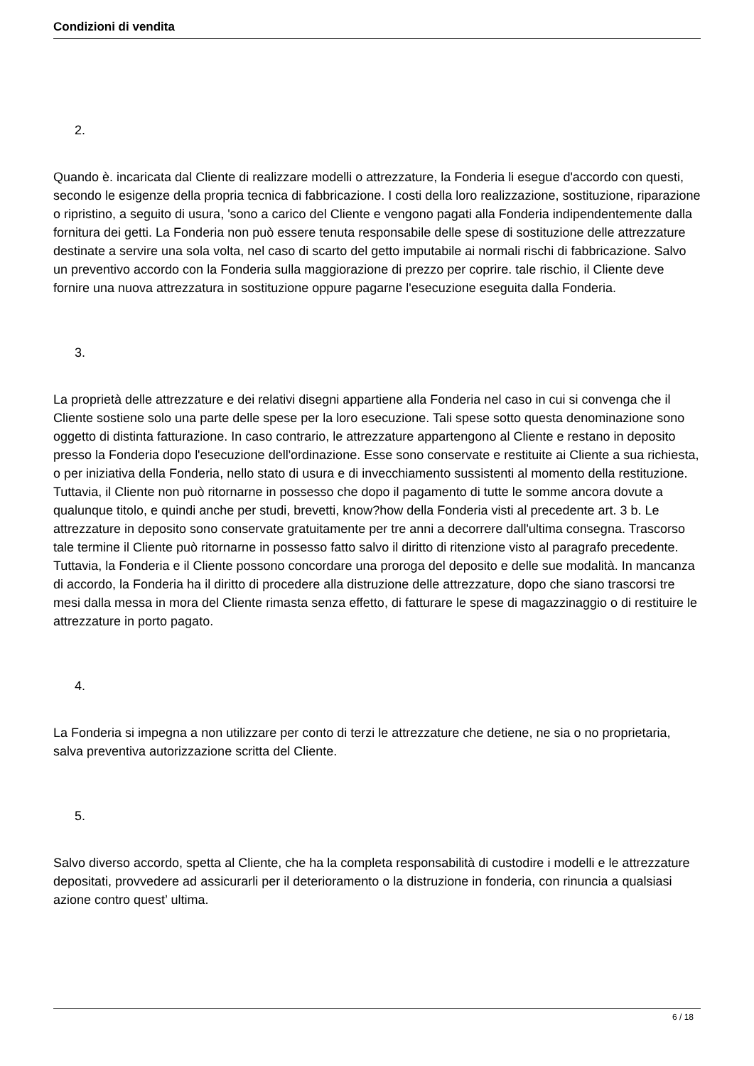Condizioni di vendita
2.
Quando è. incaricata dal Cliente di realizzare modelli o attrezzature, la Fonderia li esegue d'accordo con questi, secondo le esigenze della propria tecnica di fabbricazione. I costi della loro realizzazione, sostituzione, riparazione o ripristino, a seguito di usura, 'sono a carico del Cliente e vengono pagati alla Fonderia indipendentemente dalla fornitura dei getti. La Fonderia non può essere tenuta responsabile delle spese di sostituzione delle attrezzature destinate a servire una sola volta, nel caso di scarto del getto imputabile ai normali rischi di fabbricazione. Salvo un preventivo accordo con la Fonderia sulla maggiorazione di prezzo per coprire. tale rischio, il Cliente deve fornire una nuova attrezzatura in sostituzione oppure pagarne l'esecuzione eseguita dalla Fonderia.
3.
La proprietà delle attrezzature e dei relativi disegni appartiene alla Fonderia nel caso in cui si convenga che il Cliente sostiene solo una parte delle spese per la loro esecuzione. Tali spese sotto questa denominazione sono oggetto di distinta fatturazione. In caso contrario, le attrezzature appartengono al Cliente e restano in deposito presso la Fonderia dopo l'esecuzione dell'ordinazione. Esse sono conservate e restituite ai Cliente a sua richiesta, o per iniziativa della Fonderia, nello stato di usura e di invecchiamento sussistenti al momento della restituzione. Tuttavia, il Cliente non può ritornarne in possesso che dopo il pagamento di tutte le somme ancora dovute a qualunque titolo, e quindi anche per studi, brevetti, know?how della Fonderia visti al precedente art. 3 b. Le attrezzature in deposito sono conservate gratuitamente per tre anni a decorrere dall'ultima consegna. Trascorso tale termine il Cliente può ritornarne in possesso fatto salvo il diritto di ritenzione visto al paragrafo precedente. Tuttavia, la Fonderia e il Cliente possono concordare una proroga del deposito e delle sue modalità. In mancanza di accordo, la Fonderia ha il diritto di procedere alla distruzione delle attrezzature, dopo che siano trascorsi tre mesi dalla messa in mora del Cliente rimasta senza effetto, di fatturare le spese di magazzinaggio o di restituire le attrezzature in porto pagato.
4.
La Fonderia si impegna a non utilizzare per conto di terzi le attrezzature che detiene, ne sia o no proprietaria, salva preventiva autorizzazione scritta del Cliente.
5.
Salvo diverso accordo, spetta al Cliente, che ha la completa responsabilità di custodire i modelli e le attrezzature depositati, provvedere ad assicurarli per il deterioramento o la distruzione in fonderia, con rinuncia a qualsiasi azione contro quest’ ultima.
6 / 18